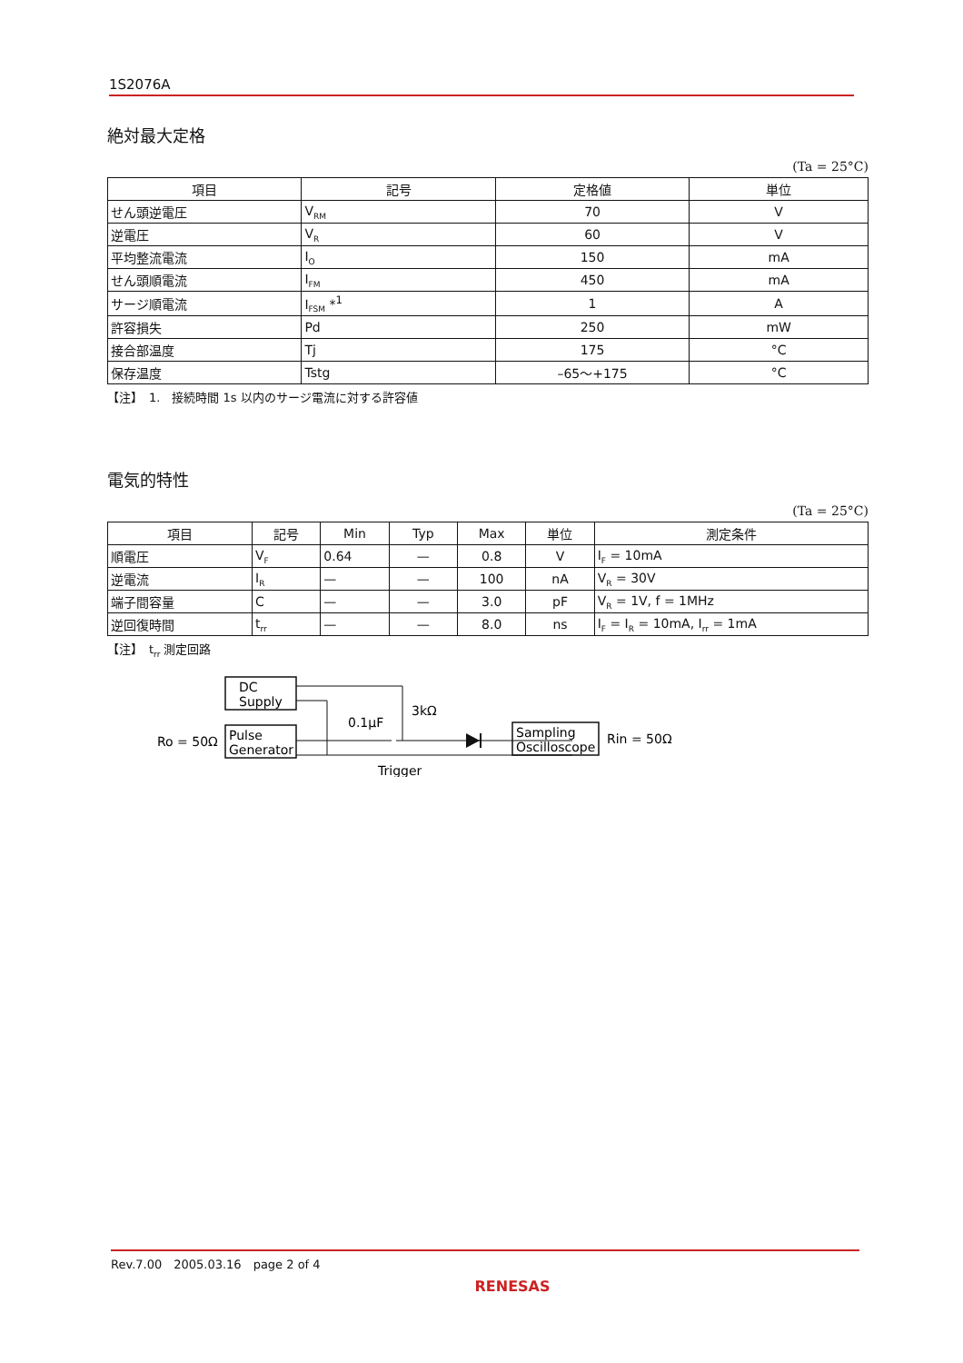1S2076A
絶対最大定格
(Ta = 25°C)
| 項目 | 記号 | 定格値 | 単位 |
| --- | --- | --- | --- |
| せん頭逆電圧 | V<sub>RM</sub> | 70 | V |
| 逆電圧 | V<sub>R</sub> | 60 | V |
| 平均整流電流 | I<sub>O</sub> | 150 | mA |
| せん頭順電流 | I<sub>FM</sub> | 450 | mA |
| サージ順電流 | I<sub>FSM</sub> *<sup>1</sup> | 1 | A |
| 許容損失 | Pd | 250 | mW |
| 接合部温度 | Tj | 175 | °C |
| 保存温度 | Tstg | –65～+175 | °C |
【注】　1.　接続時間 1s 以内のサージ電流に対する許容値
電気的特性
(Ta = 25°C)
| 項目 | 記号 | Min | Typ | Max | 単位 | 測定条件 |
| --- | --- | --- | --- | --- | --- | --- |
| 順電圧 | V<sub>F</sub> | 0.64 | — | 0.8 | V | I<sub>F</sub> = 10mA |
| 逆電流 | I<sub>R</sub> | — | — | 100 | nA | V<sub>R</sub> = 30V |
| 端子間容量 | C | — | — | 3.0 | pF | V<sub>R</sub> = 1V, f = 1MHz |
| 逆回復時間 | t<sub>rr</sub> | — | — | 8.0 | ns | I<sub>F</sub> = I<sub>R</sub> = 10mA, I<sub>rr</sub> = 1mA |
【注】　t<sub>rr</sub> 測定回路
DC
Supply
Pulse
Generator
Ro = 50Ω
0.1μF
3kΩ
Trigger
Sampling
Oscilloscope
Rin = 50Ω
Rev.7.00　2005.03.16　page 2 of 4
RENESAS